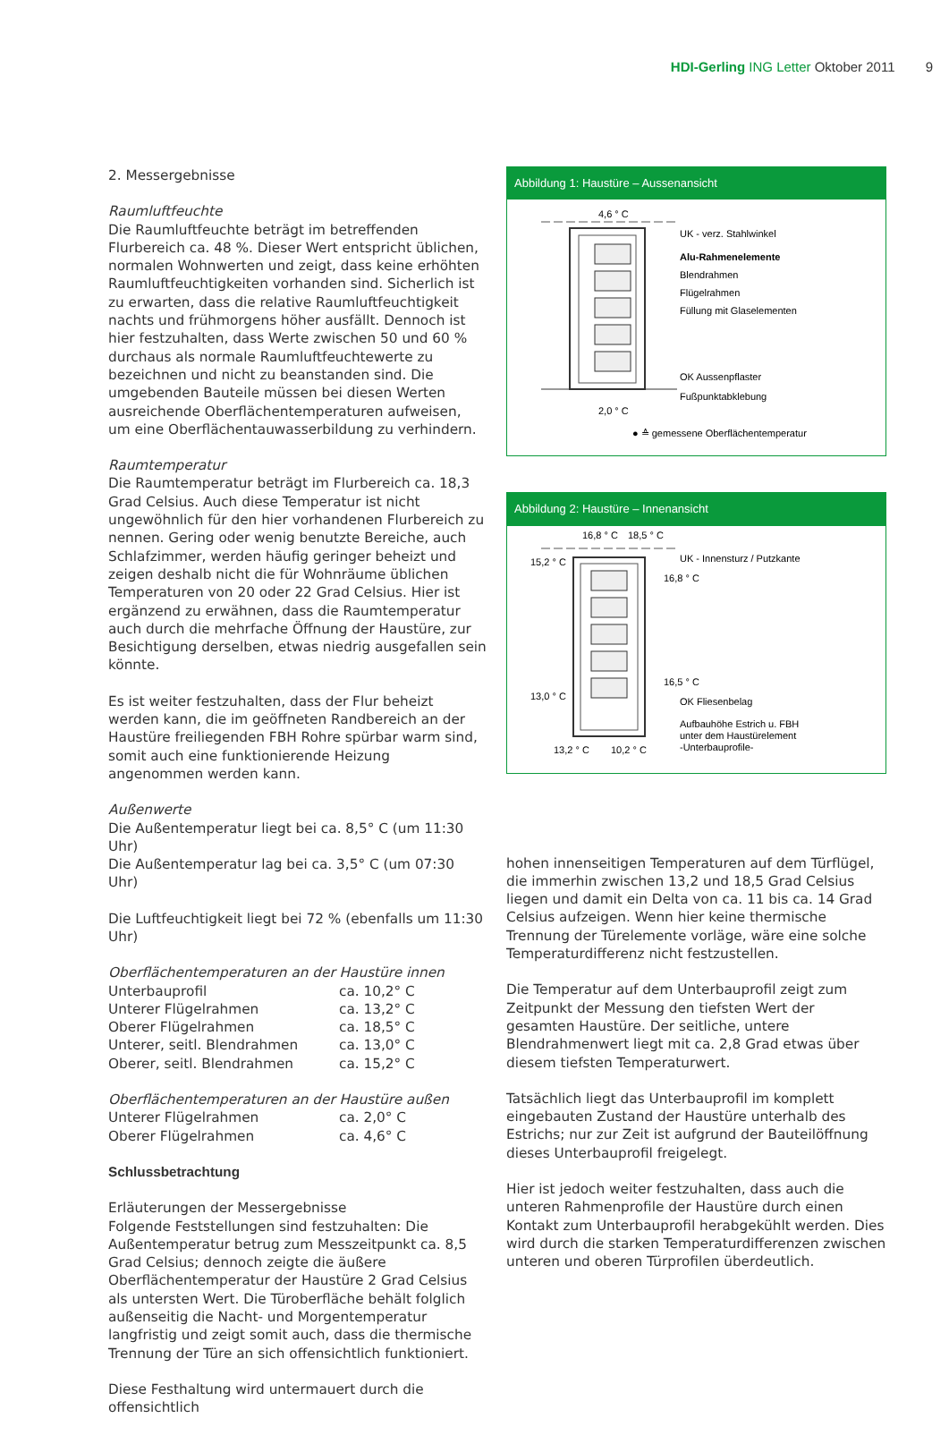HDI-Gerling ING Letter Oktober 2011 9
2. Messergebnisse
Raumluftfeuchte
Die Raumluftfeuchte beträgt im betreffenden Flurbereich ca. 48 %. Dieser Wert entspricht üblichen, normalen Wohnwerten und zeigt, dass keine erhöhten Raumluftfeuchtigkeiten vorhanden sind. Sicherlich ist zu erwarten, dass die relative Raumluftfeuchtigkeit nachts und frühmorgens höher ausfällt. Dennoch ist hier festzuhalten, dass Werte zwischen 50 und 60 % durchaus als normale Raumluftfeuchtewerte zu bezeichnen und nicht zu beanstanden sind. Die umgebenden Bauteile müssen bei diesen Werten ausreichende Oberflächentemperaturen aufweisen, um eine Oberflächentauwasserbildung zu verhindern.
Raumtemperatur
Die Raumtemperatur beträgt im Flurbereich ca. 18,3 Grad Celsius. Auch diese Temperatur ist nicht ungewöhnlich für den hier vorhandenen Flurbereich zu nennen. Gering oder wenig benutzte Bereiche, auch Schlafzimmer, werden häufig geringer beheizt und zeigen deshalb nicht die für Wohnräume üblichen Temperaturen von 20 oder 22 Grad Celsius. Hier ist ergänzend zu erwähnen, dass die Raumtemperatur auch durch die mehrfache Öffnung der Haustüre, zur Besichtigung derselben, etwas niedrig ausgefallen sein könnte.
Es ist weiter festzuhalten, dass der Flur beheizt werden kann, die im geöffneten Randbereich an der Haustüre freiliegenden FBH Rohre spürbar warm sind, somit auch eine funktionierende Heizung angenommen werden kann.
Außenwerte
Die Außentemperatur liegt bei ca. 8,5° C (um 11:30 Uhr)
Die Außentemperatur lag bei ca. 3,5° C (um 07:30 Uhr)
Die Luftfeuchtigkeit liegt bei 72 % (ebenfalls um 11:30 Uhr)
Oberflächentemperaturen an der Haustüre innen
| Unterbauprofil | ca. 10,2° C |
| Unterer Flügelrahmen | ca. 13,2° C |
| Oberer Flügelrahmen | ca. 18,5° C |
| Unterer, seitl. Blendrahmen | ca. 13,0° C |
| Oberer, seitl. Blendrahmen | ca. 15,2° C |
Oberflächentemperaturen an der Haustüre außen
| Unterer Flügelrahmen | ca. 2,0° C |
| Oberer Flügelrahmen | ca. 4,6° C |
Schlussbetrachtung
Erläuterungen der Messergebnisse
Folgende Feststellungen sind festzuhalten: Die Außentemperatur betrug zum Messzeitpunkt ca. 8,5 Grad Celsius; dennoch zeigte die äußere Oberflächentemperatur der Haustüre 2 Grad Celsius als untersten Wert. Die Türoberfläche behält folglich außenseitig die Nacht- und Morgentemperatur langfristig und zeigt somit auch, dass die thermische Trennung der Türe an sich offensichtlich funktioniert.
Diese Festhaltung wird untermauert durch die offensichtlich
Abbildung 1: Haustüre – Aussenansicht
4,6 ° C
2,0 ° C
UK - verz. Stahlwinkel
Alu-Rahmenelemente
Blendrahmen
Flügelrahmen
Füllung mit Glaselementen
OK Aussenpflaster
Fußpunktabklebung
● ≙ gemessene Oberflächentemperatur
Abbildung 2: Haustüre – Innenansicht
16,8 ° C
18,5 ° C
15,2 ° C
13,0 ° C
13,2 ° C
10,2 ° C
UK - Innensturz / Putzkante
16,8 ° C
16,5 ° C
OK Fliesenbelag
Aufbauhöhe Estrich u. FBH
unter dem Haustürelement
-Unterbauprofile-
hohen innenseitigen Temperaturen auf dem Türflügel, die immerhin zwischen 13,2 und 18,5 Grad Celsius liegen und damit ein Delta von ca. 11 bis ca. 14 Grad Celsius aufzeigen. Wenn hier keine thermische Trennung der Türelemente vorläge, wäre eine solche Temperaturdifferenz nicht festzustellen.
Die Temperatur auf dem Unterbauprofil zeigt zum Zeitpunkt der Messung den tiefsten Wert der gesamten Haustüre. Der seitliche, untere Blendrahmenwert liegt mit ca. 2,8 Grad etwas über diesem tiefsten Temperaturwert.
Tatsächlich liegt das Unterbauprofil im komplett eingebauten Zustand der Haustüre unterhalb des Estrichs; nur zur Zeit ist aufgrund der Bauteilöffnung dieses Unterbauprofil freigelegt.
Hier ist jedoch weiter festzuhalten, dass auch die unteren Rahmenprofile der Haustüre durch einen Kontakt zum Unterbauprofil herabgekühlt werden. Dies wird durch die starken Temperaturdifferenzen zwischen unteren und oberen Türprofilen überdeutlich.